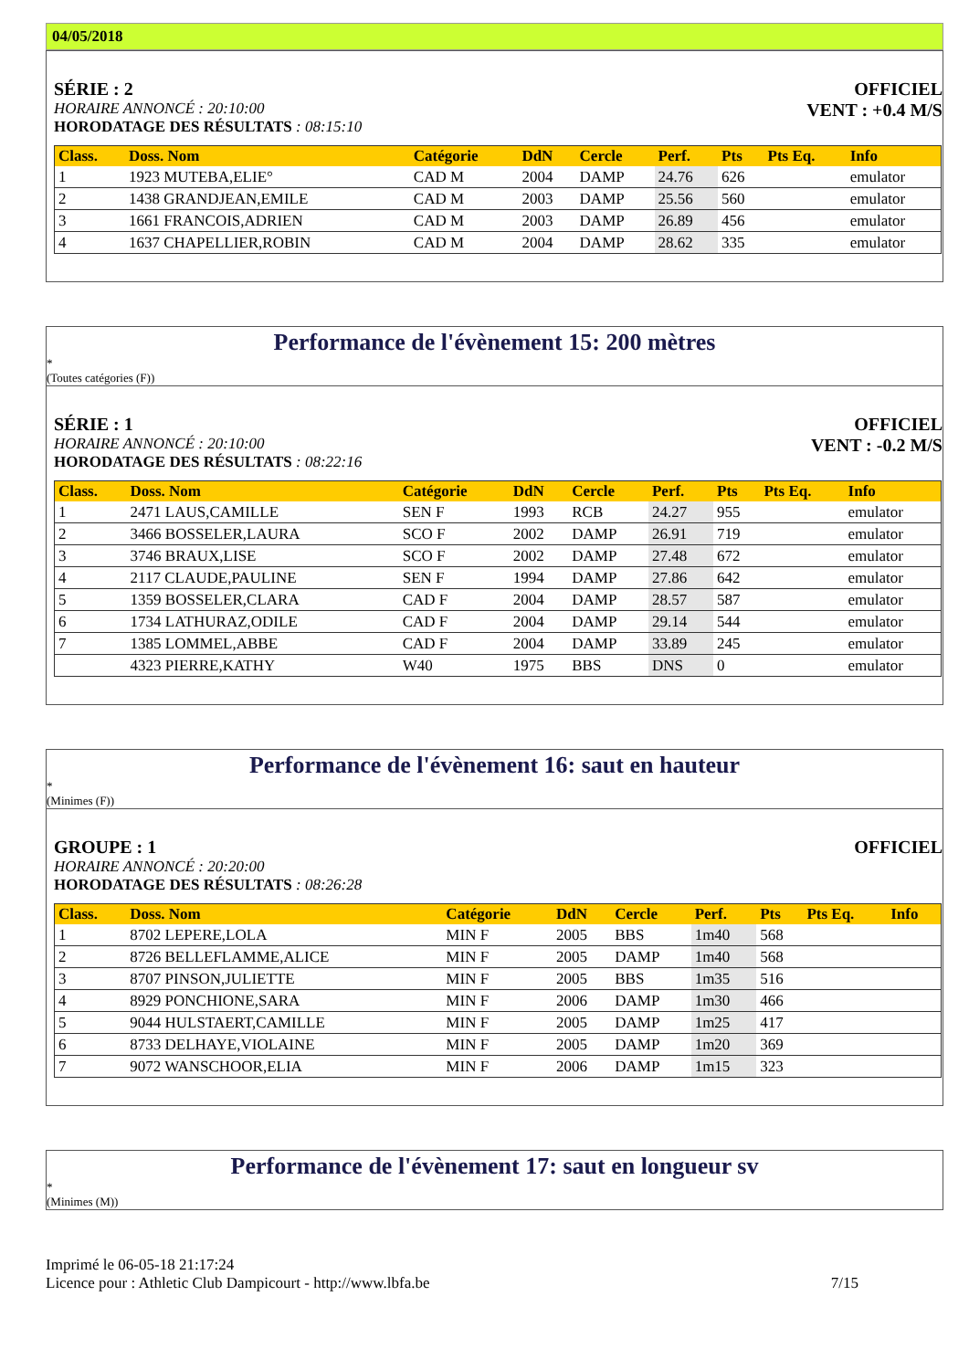04/05/2018
SÉRIE : 2
HORAIRE ANNONCÉ : 20:10:00
HORODATAGE DES RÉSULTATS : 08:15:10
OFFICIEL
VENT : +0.4 M/S
| Class. | Doss. Nom | Catégorie | DdN | Cercle | Perf. | Pts | Pts Eq. | Info |
| --- | --- | --- | --- | --- | --- | --- | --- | --- |
| 1 | 1923 MUTEBA,ELIE° | CAD M | 2004 | DAMP | 24.76 | 626 | | emulator |
| 2 | 1438 GRANDJEAN,EMILE | CAD M | 2003 | DAMP | 25.56 | 560 | | emulator |
| 3 | 1661 FRANCOIS,ADRIEN | CAD M | 2003 | DAMP | 26.89 | 456 | | emulator |
| 4 | 1637 CHAPELLIER,ROBIN | CAD M | 2004 | DAMP | 28.62 | 335 | | emulator |
Performance de l'évènement 15: 200 mètres
*
(Toutes catégories (F))
SÉRIE : 1
HORAIRE ANNONCÉ : 20:10:00
HORODATAGE DES RÉSULTATS : 08:22:16
OFFICIEL
VENT : -0.2 M/S
| Class. | Doss. Nom | Catégorie | DdN | Cercle | Perf. | Pts | Pts Eq. | Info |
| --- | --- | --- | --- | --- | --- | --- | --- | --- |
| 1 | 2471 LAUS,CAMILLE | SEN F | 1993 | RCB | 24.27 | 955 | | emulator |
| 2 | 3466 BOSSELER,LAURA | SCO F | 2002 | DAMP | 26.91 | 719 | | emulator |
| 3 | 3746 BRAUX,LISE | SCO F | 2002 | DAMP | 27.48 | 672 | | emulator |
| 4 | 2117 CLAUDE,PAULINE | SEN F | 1994 | DAMP | 27.86 | 642 | | emulator |
| 5 | 1359 BOSSELER,CLARA | CAD F | 2004 | DAMP | 28.57 | 587 | | emulator |
| 6 | 1734 LATHURAZ,ODILE | CAD F | 2004 | DAMP | 29.14 | 544 | | emulator |
| 7 | 1385 LOMMEL,ABBE | CAD F | 2004 | DAMP | 33.89 | 245 | | emulator |
| | 4323 PIERRE,KATHY | W40 | 1975 | BBS | DNS | 0 | | emulator |
Performance de l'évènement 16: saut en hauteur
*
(Minimes (F))
GROUPE : 1
HORAIRE ANNONCÉ : 20:20:00
HORODATAGE DES RÉSULTATS : 08:26:28
OFFICIEL
| Class. | Doss. Nom | Catégorie | DdN | Cercle | Perf. | Pts | Pts Eq. | Info |
| --- | --- | --- | --- | --- | --- | --- | --- | --- |
| 1 | 8702 LEPERE,LOLA | MIN F | 2005 | BBS | 1m40 | 568 | | |
| 2 | 8726 BELLEFLAMME,ALICE | MIN F | 2005 | DAMP | 1m40 | 568 | | |
| 3 | 8707 PINSON,JULIETTE | MIN F | 2005 | BBS | 1m35 | 516 | | |
| 4 | 8929 PONCHIONE,SARA | MIN F | 2006 | DAMP | 1m30 | 466 | | |
| 5 | 9044 HULSTAERT,CAMILLE | MIN F | 2005 | DAMP | 1m25 | 417 | | |
| 6 | 8733 DELHAYE,VIOLAINE | MIN F | 2005 | DAMP | 1m20 | 369 | | |
| 7 | 9072 WANSCHOOR,ELIA | MIN F | 2006 | DAMP | 1m15 | 323 | | |
Performance de l'évènement 17: saut en longueur sv
*
(Minimes (M))
Imprimé le 06-05-18 21:17:24
Licence pour : Athletic Club Dampicourt - http://www.lbfa.be
7/15